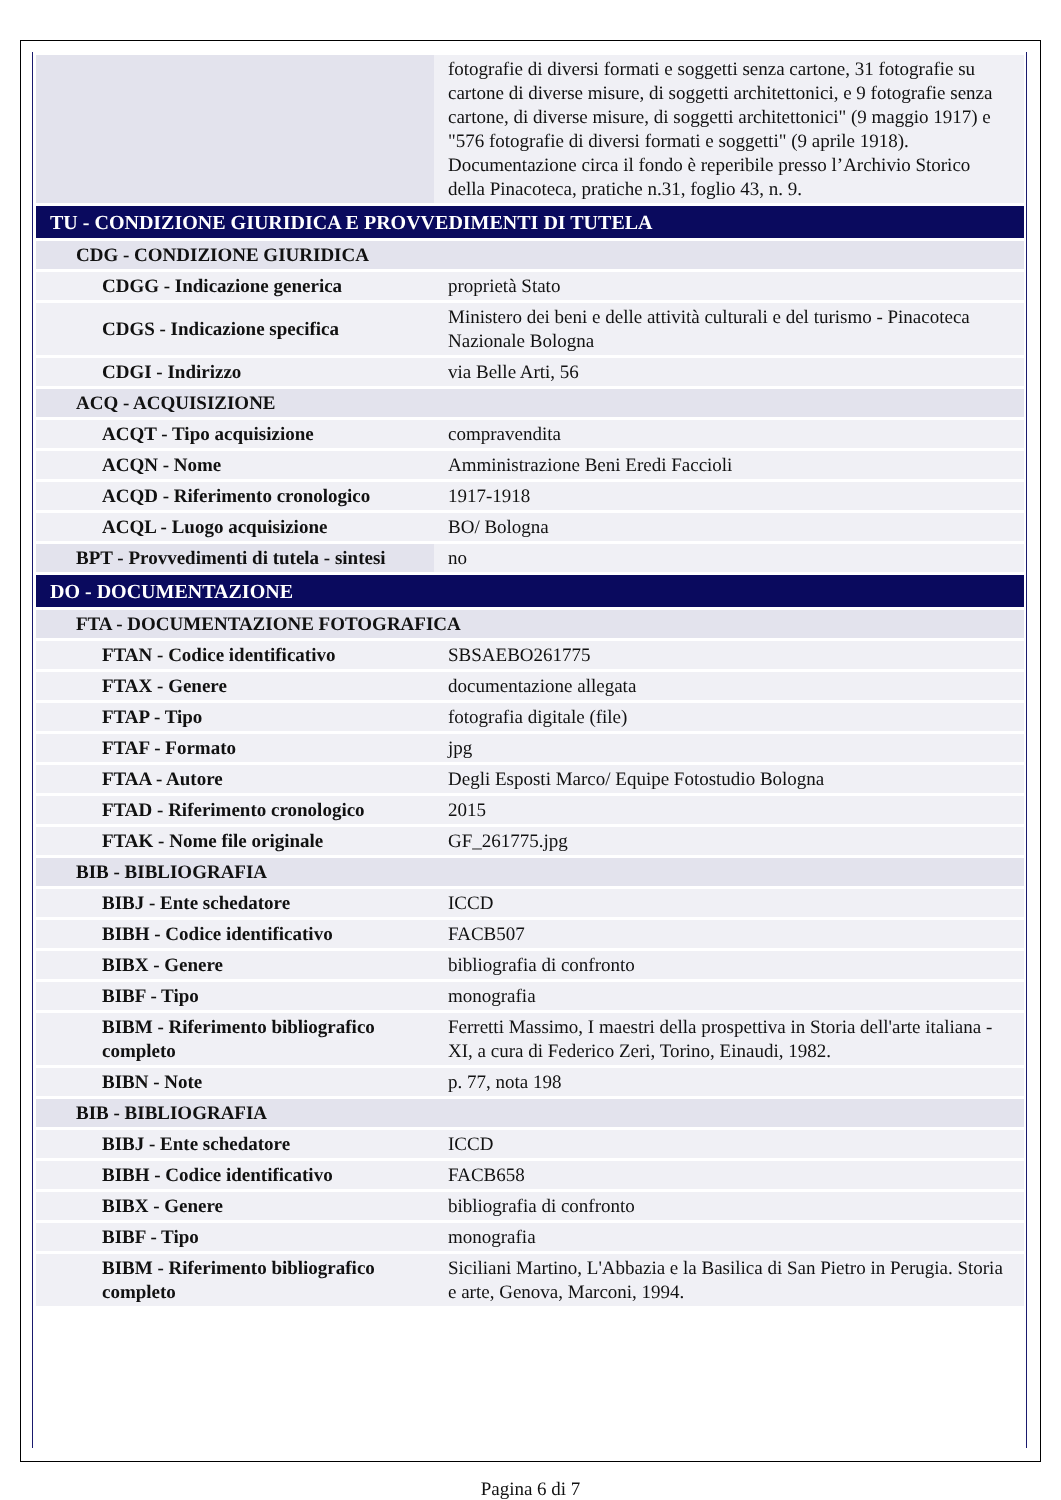| | fotografie di diversi formati e soggetti senza cartone, 31 fotografie su cartone di diverse misure, di soggetti architettonici, e 9 fotografie senza cartone, di diverse misure, di soggetti architettonici" (9 maggio 1917) e "576 fotografie di diversi formati e soggetti" (9 aprile 1918). Documentazione circa il fondo è reperibile presso l’Archivio Storico della Pinacoteca, pratiche n.31, foglio 43, n. 9. |
| TU - CONDIZIONE GIURIDICA E PROVVEDIMENTI DI TUTELA | |
| CDG - CONDIZIONE GIURIDICA | |
| CDGG - Indicazione generica | proprietà Stato |
| CDGS - Indicazione specifica | Ministero dei beni e delle attività culturali e del turismo - Pinacoteca Nazionale Bologna |
| CDGI - Indirizzo | via Belle Arti, 56 |
| ACQ - ACQUISIZIONE | |
| ACQT - Tipo acquisizione | compravendita |
| ACQN - Nome | Amministrazione Beni Eredi Faccioli |
| ACQD - Riferimento cronologico | 1917-1918 |
| ACQL - Luogo acquisizione | BO/ Bologna |
| BPT - Provvedimenti di tutela - sintesi | no |
| DO - DOCUMENTAZIONE | |
| FTA - DOCUMENTAZIONE FOTOGRAFICA | |
| FTAN - Codice identificativo | SBSAEBO261775 |
| FTAX - Genere | documentazione allegata |
| FTAP - Tipo | fotografia digitale (file) |
| FTAF - Formato | jpg |
| FTAA - Autore | Degli Esposti Marco/ Equipe Fotostudio Bologna |
| FTAD - Riferimento cronologico | 2015 |
| FTAK - Nome file originale | GF_261775.jpg |
| BIB - BIBLIOGRAFIA | |
| BIBJ - Ente schedatore | ICCD |
| BIBH - Codice identificativo | FACB507 |
| BIBX - Genere | bibliografia di confronto |
| BIBF - Tipo | monografia |
| BIBM - Riferimento bibliografico completo | Ferretti Massimo, I maestri della prospettiva in Storia dell'arte italiana - XI, a cura di Federico Zeri, Torino, Einaudi, 1982. |
| BIBN - Note | p. 77, nota 198 |
| BIB - BIBLIOGRAFIA | |
| BIBJ - Ente schedatore | ICCD |
| BIBH - Codice identificativo | FACB658 |
| BIBX - Genere | bibliografia di confronto |
| BIBF - Tipo | monografia |
| BIBM - Riferimento bibliografico completo | Siciliani Martino, L'Abbazia e la Basilica di San Pietro in Perugia. Storia e arte, Genova, Marconi, 1994. |
Pagina 6 di 7